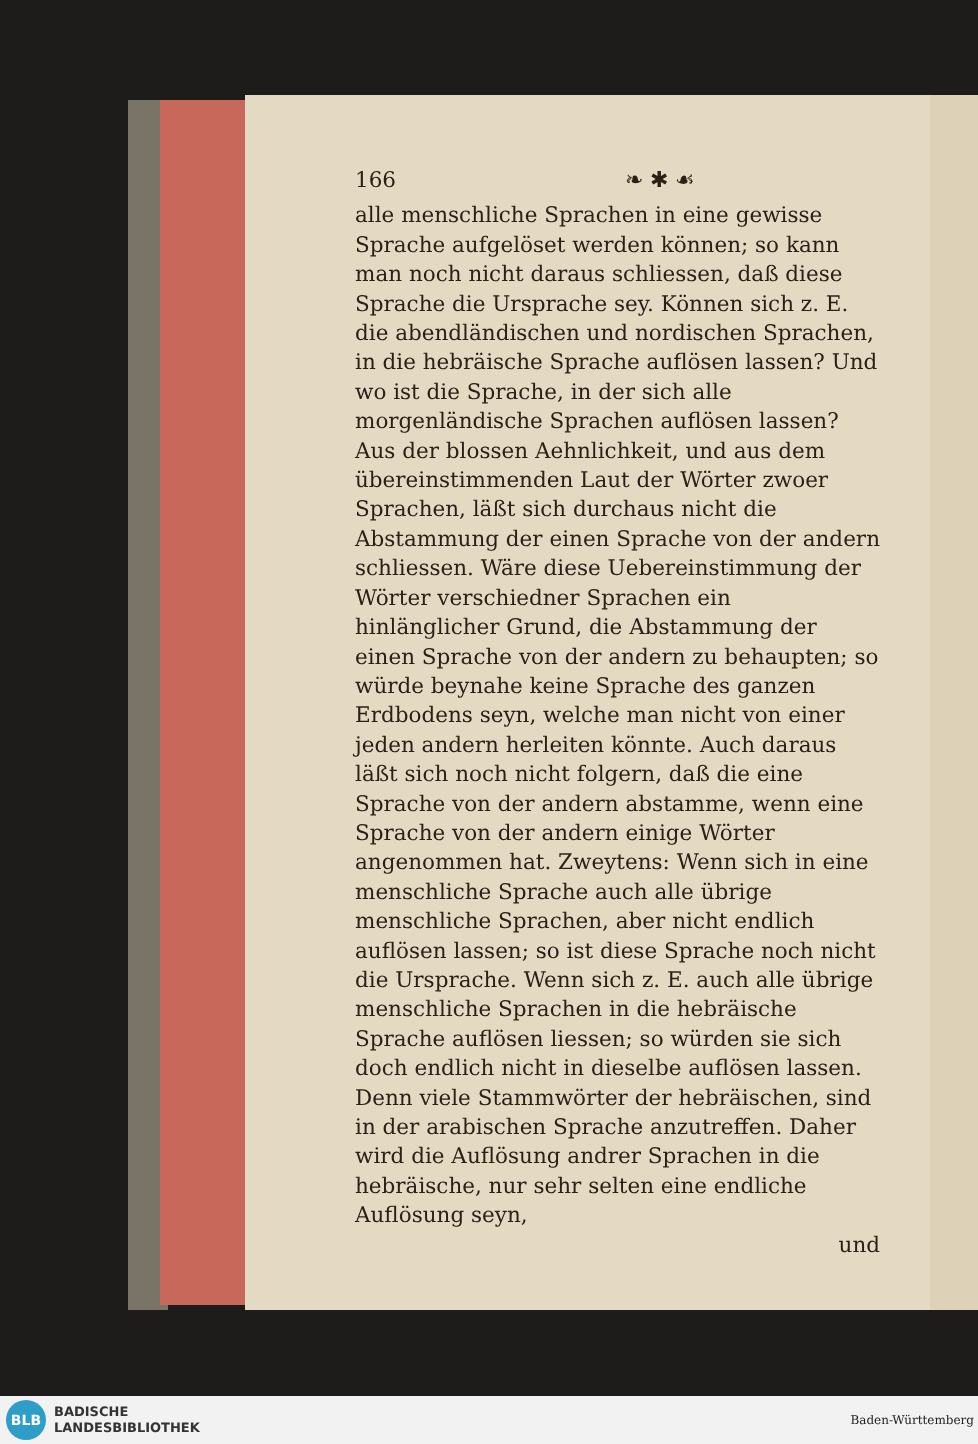166 ❧ ✱ ☙
alle menschliche Sprachen in eine gewisse Sprache aufgelöset werden können; so kann man noch nicht daraus schliessen, daß diese Sprache die Ursprache sey. Können sich z. E. die abendländischen und nordischen Sprachen, in die hebräische Sprache auflösen lassen? Und wo ist die Sprache, in der sich alle morgenländische Sprachen auflösen lassen? Aus der blossen Aehnlichkeit, und aus dem übereinstimmenden Laut der Wörter zwoer Sprachen, läßt sich durchaus nicht die Abstammung der einen Sprache von der andern schliessen. Wäre diese Uebereinstimmung der Wörter verschiedner Sprachen ein hinlänglicher Grund, die Abstammung der einen Sprache von der andern zu behaupten; so würde beynahe keine Sprache des ganzen Erdbodens seyn, welche man nicht von einer jeden andern herleiten könnte. Auch daraus läßt sich noch nicht folgern, daß die eine Sprache von der andern abstamme, wenn eine Sprache von der andern einige Wörter angenommen hat. Zweytens: Wenn sich in eine menschliche Sprache auch alle übrige menschliche Sprachen, aber nicht endlich auflösen lassen; so ist diese Sprache noch nicht die Ursprache. Wenn sich z. E. auch alle übrige menschliche Sprachen in die hebräische Sprache auflösen liessen; so würden sie sich doch endlich nicht in dieselbe auflösen lassen. Denn viele Stammwörter der hebräischen, sind in der arabischen Sprache anzutreffen. Daher wird die Auflösung andrer Sprachen in die hebräische, nur sehr selten eine endliche Auflösung seyn,
und
BLB
BADISCHE
LANDESBIBLIOTHEK
Baden-Württemberg